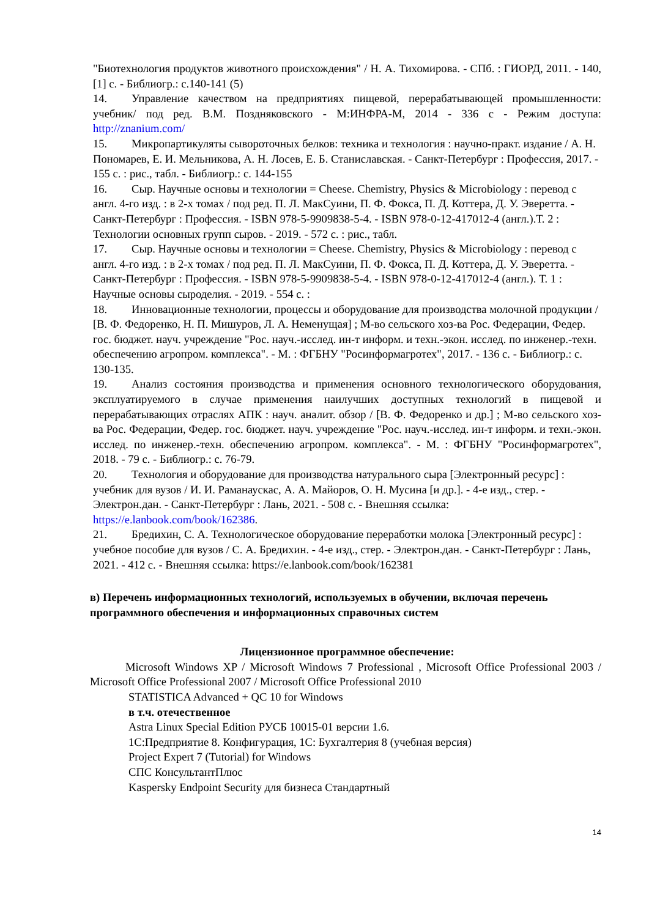"Биотехнология продуктов животного происхождения" / Н. А. Тихомирова. - СПб. : ГИОРД, 2011. - 140, [1] с. - Библиогр.: с.140-141 (5)
14. Управление качеством на предприятиях пищевой, перерабатывающей промышленности: учебник/ под ред. В.М. Поздняковского - М:ИНФРА-М, 2014 - 336 с - Режим доступа: http://znanium.com/
15. Микропартикуляты сывороточных белков: техника и технология : научно-практ. издание / А. Н. Пономарев, Е. И. Мельникова, А. Н. Лосев, Е. Б. Станиславская. - Санкт-Петербург : Профессия, 2017. - 155 с. : рис., табл. - Библиогр.: с. 144-155
16. Сыр. Научные основы и технологии = Cheese. Chemistry, Physics & Microbiology : перевод с англ. 4-го изд. : в 2-х томах / под ред. П. Л. МакСуини, П. Ф. Фокса, П. Д. Коттера, Д. У. Эверетта. - Санкт-Петербург : Профессия. - ISBN 978-5-9909838-5-4. - ISBN 978-0-12-417012-4 (англ.).Т. 2 : Технологии основных групп сыров. - 2019. - 572 с. : рис., табл.
17. Сыр. Научные основы и технологии = Cheese. Chemistry, Physics & Microbiology : перевод с англ. 4-го изд. : в 2-х томах / под ред. П. Л. МакСуини, П. Ф. Фокса, П. Д. Коттера, Д. У. Эверетта. - Санкт-Петербург : Профессия. - ISBN 978-5-9909838-5-4. - ISBN 978-0-12-417012-4 (англ.). Т. 1 : Научные основы сыроделия. - 2019. - 554 с. :
18. Инновационные технологии, процессы и оборудование для производства молочной продукции / [В. Ф. Федоренко, Н. П. Мишуров, Л. А. Неменущая] ; М-во сельского хоз-ва Рос. Федерации, Федер. гос. бюджет. науч. учреждение "Рос. науч.-исслед. ин-т информ. и техн.-экон. исслед. по инженер.-техн. обеспечению агропром. комплекса". - М. : ФГБНУ "Росинформагротех", 2017. - 136 с. - Библиогр.: с. 130-135.
19. Анализ состояния производства и применения основного технологического оборудования, эксплуатируемого в случае применения наилучших доступных технологий в пищевой и перерабатывающих отраслях АПК : науч. аналит. обзор / [В. Ф. Федоренко и др.] ; М-во сельского хоз-ва Рос. Федерации, Федер. гос. бюджет. науч. учреждение "Рос. науч.-исслед. ин-т информ. и техн.-экон. исслед. по инженер.-техн. обеспечению агропром. комплекса". - М. : ФГБНУ "Росинформагротех", 2018. - 79 с. - Библиогр.: с. 76-79.
20. Технология и оборудование для производства натурального сыра [Электронный ресурс] : учебник для вузов / И. И. Раманаускас, А. А. Майоров, О. Н. Мусина [и др.]. - 4-е изд., стер. - Электрон.дан. - Санкт-Петербург : Лань, 2021. - 508 с. - Внешняя ссылка: https://e.lanbook.com/book/162386.
21. Бредихин, С. А. Технологическое оборудование переработки молока [Электронный ресурс] : учебное пособие для вузов / С. А. Бредихин. - 4-е изд., стер. - Электрон.дан. - Санкт-Петербург : Лань, 2021. - 412 с. - Внешняя ссылка: https://e.lanbook.com/book/162381
в) Перечень информационных технологий, используемых в обучении, включая перечень программного обеспечения и информационных справочных систем
Лицензионное программное обеспечение:
Microsoft Windows XP / Microsoft Windows 7 Professional , Microsoft Office Professional 2003 / Microsoft Office Professional 2007 / Microsoft Office Professional 2010
STATISTICA Advanced + QC 10 for Windows
в т.ч. отечественное
Astra Linux Special Edition РУСБ 10015-01 версии 1.6.
1С:Предприятие 8. Конфигурация, 1С: Бухгалтерия 8 (учебная версия)
Project Expert 7 (Tutorial) for Windows
СПС КонсультантПлюс
Kaspersky Endpoint Security для бизнеса Стандартный
14